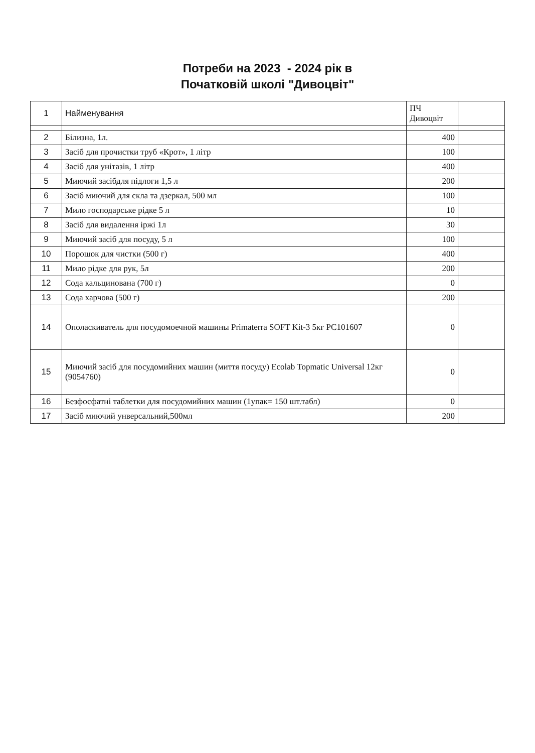Потреби на 2023 - 2024 рік в
Початковій школі "Дивоцвіт"
| 1 | Найменування | ПЧ Дивоцвіт | |
| --- | --- | --- | --- |
| 2 | Білизна, 1л. | 400 | |
| 3 | Засіб для прочистки труб «Крот», 1 літр | 100 | |
| 4 | Засіб для унітазів, 1 літр | 400 | |
| 5 | Миючий засібдля підлоги 1,5 л | 200 | |
| 6 | Засіб миючий для скла та дзеркал, 500 мл | 100 | |
| 7 | Мило господарське рідке 5 л | 10 | |
| 8 | Засіб для видалення іржі 1л | 30 | |
| 9 | Миючий засіб для посуду, 5 л | 100 | |
| 10 | Порошок для чистки (500 г) | 400 | |
| 11 | Мило рідке для рук, 5л | 200 | |
| 12 | Сода кальцинована (700 г) | 0 | |
| 13 | Сода харчова (500 г) | 200 | |
| 14 | Ополаскиватель для посудомоечной машины Primaterra SOFT Kit-3 5кг PC101607 | 0 | |
| 15 | Миючий засіб для посудомийних машин (миття посуду) Ecolab Topmatic Universal 12кг (9054760) | 0 | |
| 16 | Безфосфатні таблетки для посудомийних машин (1упак= 150 шт.табл) | 0 | |
| 17 | Засіб миючий унверсальний,500мл | 200 | |